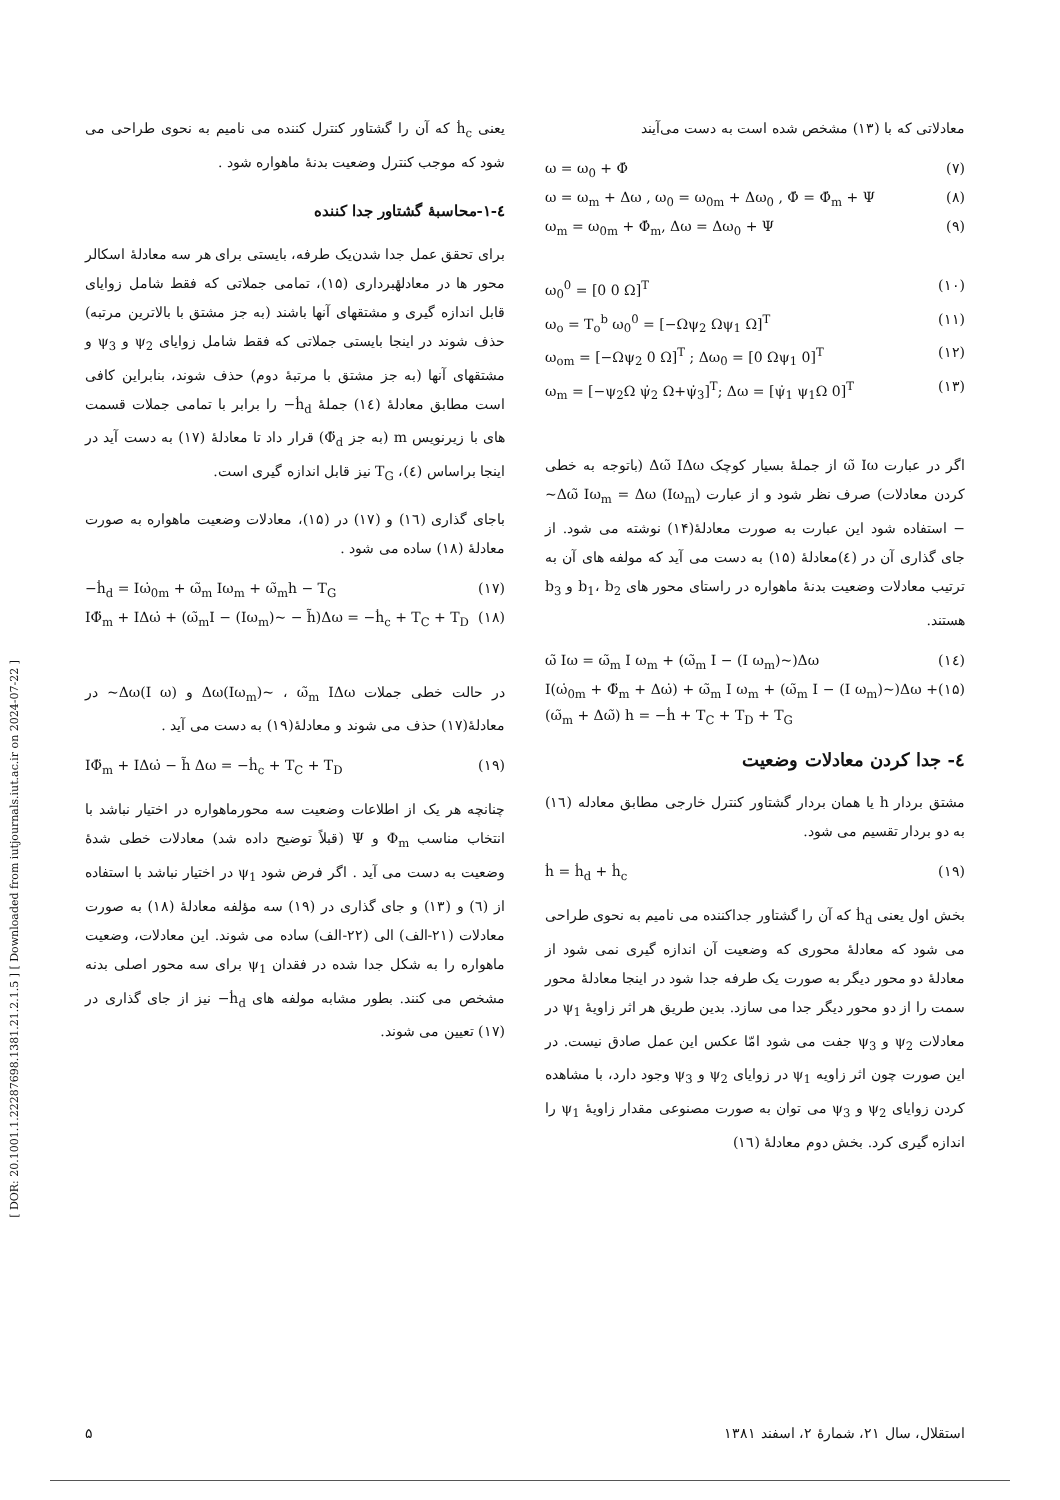[ DOR: 20.1001.1.22287698.1381.21.2.1.5 ] [ Downloaded from iutjournals.iut.ac.ir on 2024-07-22 ]
معادلاتی که با (۱۳) مشخص شده است به دست می‌آیند
ω = ω<sub>0</sub> + Φ̇ (۷)
ω = ω<sub>m</sub> + Δω , ω<sub>0</sub> = ω<sub>0m</sub> + Δω<sub>0</sub> , Φ̇ = Φ̇<sub>m</sub> + Ψ (۸)
ω<sub>m</sub> = ω<sub>0m</sub> + Φ̇<sub>m</sub>, Δω = Δω<sub>0</sub> + Ψ (۹)
ω<sub>0</sub><sup>0</sup> = [0 0 Ω]<sup>T</sup> (۱۰)
ω<sub>o</sub> = T<sub>o</sub><sup>b</sup> ω<sub>0</sub><sup>0</sup> = [−Ωψ<sub>2</sub> Ωψ<sub>1</sub> Ω]<sup>T</sup> (۱۱)
ω<sub>om</sub> = [−Ωψ<sub>2</sub> 0 Ω]<sup>T</sup> ; Δω<sub>0</sub> = [0 Ωψ<sub>1</sub> 0]<sup>T</sup> (۱۲)
ω<sub>m</sub> = [−ψ<sub>2</sub>Ω ψ̇<sub>2</sub> Ω+ψ̇<sub>3</sub>]<sup>T</sup>; Δω = [ψ̇<sub>1</sub> ψ<sub>1</sub>Ω 0]<sup>T</sup> (۱۳)
اگر در عبارت ω̃ Iω از جملهٔ بسیار کوچک Δω̃ IΔω (باتوجه به خطی کردن معادلات) صرف نظر شود و از عبارت Δω̃ Iω<sub>m</sub> = Δω (Iω<sub>m</sub>)~ − استفاده شود این عبارت به صورت معادلهٔ(۱۴) نوشته می شود. از جای گذاری آن در (٤)معادلهٔ (۱۵) به دست می آید که مولفه های آن به ترتیب معادلات وضعیت بدنهٔ ماهواره در راستای محور های b<sub>1</sub>، b<sub>2</sub> و b<sub>3</sub> هستند.
ω̃ Iω = ω̃<sub>m</sub> I ω<sub>m</sub> + (ω̃<sub>m</sub> I − (I ω<sub>m</sub>)~)Δω (۱٤)
I(ω̇<sub>0m</sub> + Φ̈<sub>m</sub> + Δω̇) + ω̃<sub>m</sub> I ω<sub>m</sub> + (ω̃<sub>m</sub> I − (I ω<sub>m</sub>)~)Δω + (ω̃<sub>m</sub> + Δω̃) h = −ḣ + T<sub>C</sub> + T<sub>D</sub> + T<sub>G</sub> (۱۵)
٤- جدا کردن معادلات وضعیت
مشتق بردار h یا همان بردار گشتاور کنترل خارجی مطابق معادله (۱٦) به دو بردار تقسیم می شود.
ḣ = ḣ<sub>d</sub> + ḣ<sub>c</sub> (۱۹)
بخش اول یعنی ḣ<sub>d</sub> که آن را گشتاور جداکننده می نامیم به نحوی طراحی می شود که معادلهٔ محوری که وضعیت آن اندازه گیری نمی شود از معادلهٔ دو محور دیگر به صورت یک طرفه جدا شود در اینجا معادلهٔ محور سمت را از دو محور دیگر جدا می سازد. بدین طریق هر اثر زاویهٔ ψ<sub>1</sub> در معادلات ψ<sub>2</sub> و ψ<sub>3</sub> جفت می شود امّا عکس این عمل صادق نیست. در این صورت چون اثر زاویه ψ<sub>1</sub> در زوایای ψ<sub>2</sub> و ψ<sub>3</sub> وجود دارد، با مشاهده کردن زوایای ψ<sub>2</sub> و ψ<sub>3</sub> می توان به صورت مصنوعی مقدار زاویهٔ ψ<sub>1</sub> را اندازه گیری کرد. بخش دوم معادلهٔ (۱٦)
یعنی ḣ<sub>c</sub> که آن را گشتاور کنترل کننده می نامیم به نحوی طراحی می شود که موجب کنترل وضعیت بدنهٔ ماهواره شود .
٤-۱-محاسبهٔ گشتاور جدا کننده
برای تحقق عمل جدا شدن‌یک طرفه، بایستی برای هر سه معادلهٔ اسکالر محور ها در معادلهٔبرداری (۱۵)، تمامی جملاتی که فقط شامل زوایای قابل اندازه گیری و مشتقهای آنها باشند (به جز مشتق با بالاترین مرتبه) حذف شوند در اینجا بایستی جملاتی که فقط شامل زوایای ψ<sub>2</sub> و ψ<sub>3</sub> و مشتقهای آنها (به جز مشتق با مرتبهٔ دوم) حذف شوند، بنابراین کافی است مطابق معادلهٔ (۱٤) جملهٔ ḣ<sub>d</sub>− را برابر با تمامی جملات قسمت های با زیرنویس m (به جز Φ̈<sub>d</sub>) قرار داد تا معادلهٔ (۱۷) به دست آید در اینجا براساس (٤)، T<sub>G</sub> نیز قابل اندازه گیری است.
باجای گذاری (۱٦) و (۱۷) در (۱۵)، معادلات وضعیت ماهواره به صورت معادلهٔ (۱۸) ساده می شود .
−ḣ<sub>d</sub> = Iω̇<sub>0m</sub> + ω̃<sub>m</sub> Iω<sub>m</sub> + ω̃<sub>m</sub>h − T<sub>G</sub> (۱۷)
IΦ̈<sub>m</sub> + IΔω̇ + (ω̃<sub>m</sub>I − (Iω<sub>m</sub>)~ − h̃)Δω = −ḣ<sub>c</sub> + T<sub>C</sub> + T<sub>D</sub> (۱۸)
در حالت خطی جملات Δω(Iω<sub>m</sub>)~ ، ω̃<sub>m</sub> IΔω و Δω(I ω)~ در معادلهٔ(۱۷) حذف می شوند و معادلهٔ(۱۹) به دست می آید .
IΦ̈<sub>m</sub> + IΔω̇ − h̃ Δω = −ḣ<sub>c</sub> + T<sub>C</sub> + T<sub>D</sub> (۱۹)
چنانچه هر یک از اطلاعات وضعیت سه محورماهواره در اختیار نباشد با انتخاب مناسب Φ<sub>m</sub> و Ψ (قبلاً توضیح داده شد) معادلات خطی شدهٔ وضعیت به دست می آید . اگر فرض شود ψ<sub>1</sub> در اختیار نباشد با استفاده از (٦) و (۱۳) و جای گذاری در (۱۹) سه مؤلفه معادلهٔ (۱۸) به صورت معادلات (۲۱-الف) الی (۲۲-الف) ساده می شوند. این معادلات، وضعیت ماهواره را به شکل جدا شده در فقدان ψ<sub>1</sub> برای سه محور اصلی بدنه مشخص می کنند. بطور مشابه مولفه های ḣ<sub>d</sub>− نیز از جای گذاری در (۱۷) تعیین می شوند.
استقلال، سال ۲۱، شمارهٔ ۲، اسفند ۱۳۸۱ ۵